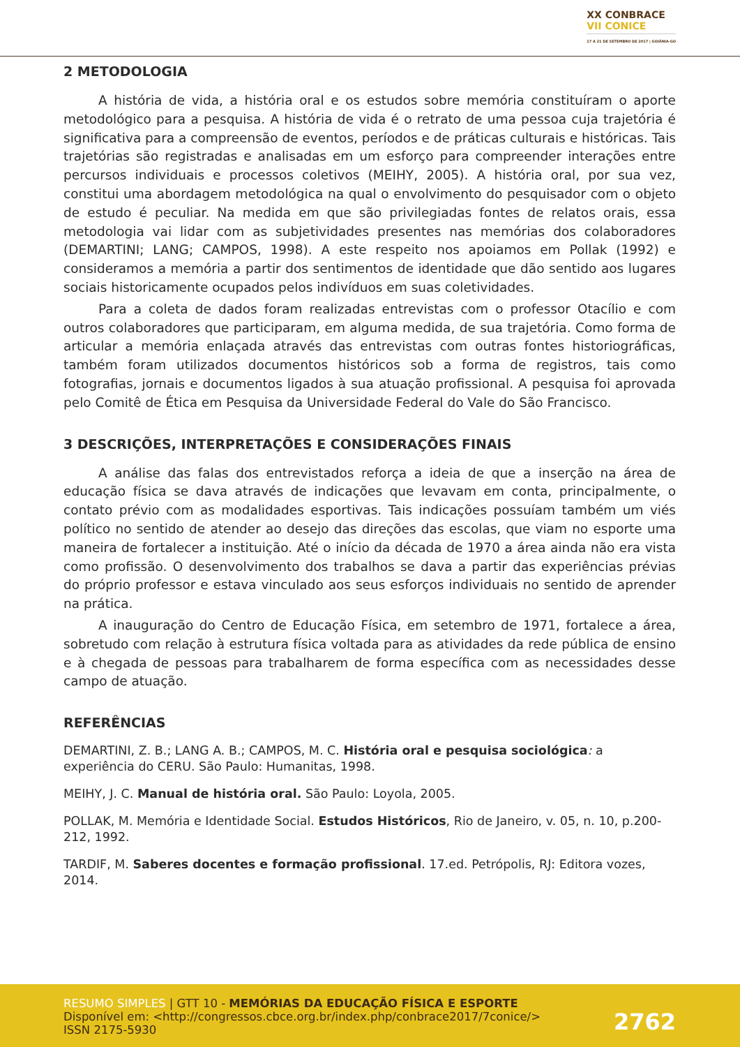XX CONBRACE
VII CONICE
17 A 21 DE SETEMBRO DE 2017 | GOIÂNIA-GO
2 METODOLOGIA
A história de vida, a história oral e os estudos sobre memória constituíram o aporte metodológico para a pesquisa. A história de vida é o retrato de uma pessoa cuja trajetória é significativa para a compreensão de eventos, períodos e de práticas culturais e históricas. Tais trajetórias são registradas e analisadas em um esforço para compreender interações entre percursos individuais e processos coletivos (MEIHY, 2005). A história oral, por sua vez, constitui uma abordagem metodológica na qual o envolvimento do pesquisador com o objeto de estudo é peculiar. Na medida em que são privilegiadas fontes de relatos orais, essa metodologia vai lidar com as subjetividades presentes nas memórias dos colaboradores (DEMARTINI; LANG; CAMPOS, 1998). A este respeito nos apoiamos em Pollak (1992) e consideramos a memória a partir dos sentimentos de identidade que dão sentido aos lugares sociais historicamente ocupados pelos indivíduos em suas coletividades.
Para a coleta de dados foram realizadas entrevistas com o professor Otacílio e com outros colaboradores que participaram, em alguma medida, de sua trajetória. Como forma de articular a memória enlaçada através das entrevistas com outras fontes historiográficas, também foram utilizados documentos históricos sob a forma de registros, tais como fotografias, jornais e documentos ligados à sua atuação profissional. A pesquisa foi aprovada pelo Comitê de Ética em Pesquisa da Universidade Federal do Vale do São Francisco.
3 DESCRIÇÕES, INTERPRETAÇÕES E CONSIDERAÇÕES FINAIS
A análise das falas dos entrevistados reforça a ideia de que a inserção na área de educação física se dava através de indicações que levavam em conta, principalmente, o contato prévio com as modalidades esportivas. Tais indicações possuíam também um viés político no sentido de atender ao desejo das direções das escolas, que viam no esporte uma maneira de fortalecer a instituição. Até o início da década de 1970 a área ainda não era vista como profissão. O desenvolvimento dos trabalhos se dava a partir das experiências prévias do próprio professor e estava vinculado aos seus esforços individuais no sentido de aprender na prática.
A inauguração do Centro de Educação Física, em setembro de 1971, fortalece a área, sobretudo com relação à estrutura física voltada para as atividades da rede pública de ensino e à chegada de pessoas para trabalharem de forma específica com as necessidades desse campo de atuação.
REFERÊNCIAS
DEMARTINI, Z. B.; LANG A. B.; CAMPOS, M. C. História oral e pesquisa sociológica: a experiência do CERU. São Paulo: Humanitas, 1998.
MEIHY, J. C. Manual de história oral. São Paulo: Loyola, 2005.
POLLAK, M. Memória e Identidade Social. Estudos Históricos, Rio de Janeiro, v. 05, n. 10, p.200-212, 1992.
TARDIF, M. Saberes docentes e formação profissional. 17.ed. Petrópolis, RJ: Editora vozes, 2014.
RESUMO SIMPLES | GTT 10 - MEMÓRIAS DA EDUCAÇÃO FÍSICA E ESPORTE
Disponível em: <http://congressos.cbce.org.br/index.php/conbrace2017/7conice/>
ISSN 2175-5930
2762